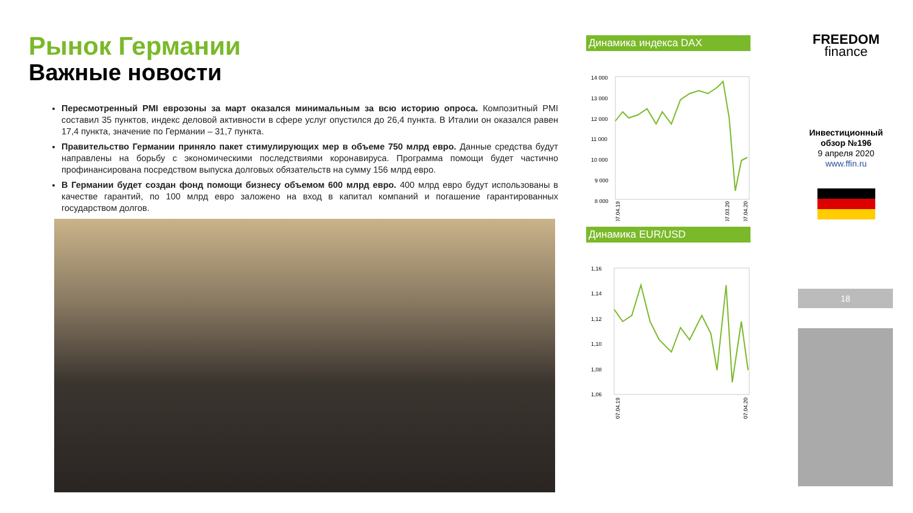Рынок Германии
Важные новости
Пересмотренный PMI еврозоны за март оказался минимальным за всю историю опроса. Композитный PMI составил 35 пунктов, индекс деловой активности в сфере услуг опустился до 26,4 пункта. В Италии он оказался равен 17,4 пункта, значение по Германии – 31,7 пункта.
Правительство Германии приняло пакет стимулирующих мер в объеме 750 млрд евро. Данные средства будут направлены на борьбу с экономическими последствиями коронавируса. Программа помощи будет частично профинансирована посредством выпуска долговых обязательств на сумму 156 млрд евро.
В Германии будет создан фонд помощи бизнесу объемом 600 млрд евро. 400 млрд евро будут использованы в качестве гарантий, по 100 млрд евро заложено на вход в капитал компаний и погашение гарантированных государством долгов.
Динамика индекса DAX
14 000
13 000
12 000
11 000
10 000
9 000
8 000
07.04.19
07.03.20
07.04.20
Динамика EUR/USD
1,16
1,14
1,12
1,10
1,08
1,06
07.04.19
07.04.20
FREEDOM
finance
Инвестиционный
обзор №196
9 апреля 2020
www.ffin.ru
18